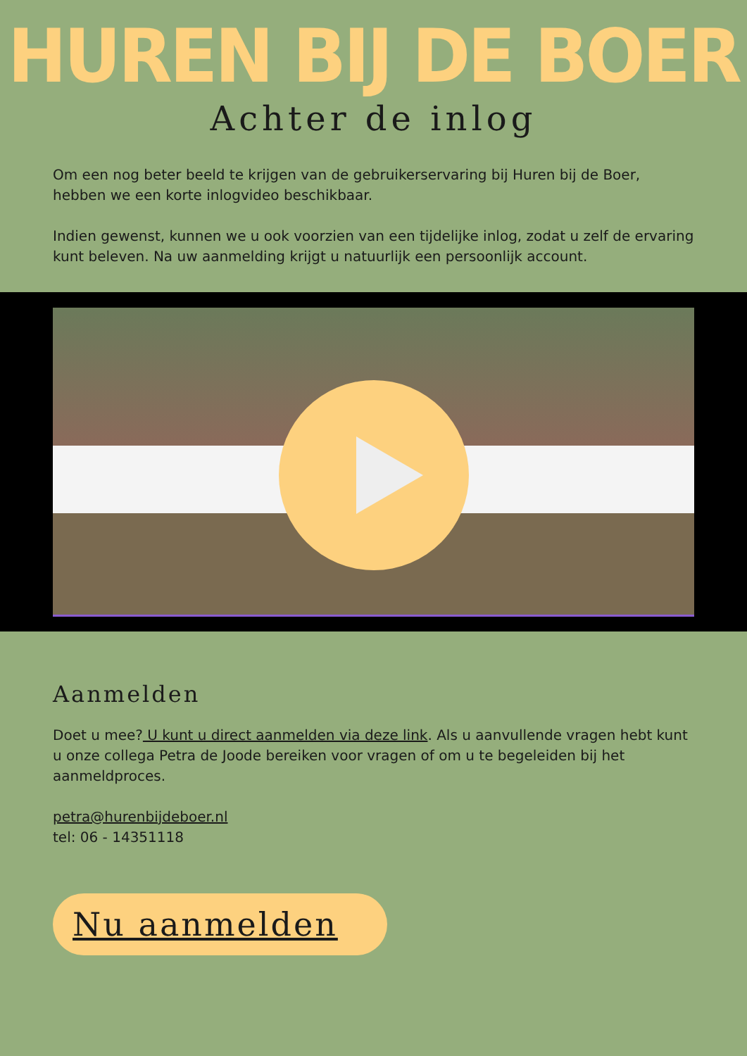HUREN BIJ DE BOER
Achter de inlog
Om een nog beter beeld te krijgen van de gebruikerservaring bij Huren bij de Boer, hebben we een korte inlogvideo beschikbaar.
Indien gewenst, kunnen we u ook voorzien van een tijdelijke inlog, zodat u zelf de ervaring kunt beleven. Na uw aanmelding krijgt u natuurlijk een persoonlijk account.
Aanmelden
Doet u mee? U kunt u direct aanmelden via deze link. Als u aanvullende vragen hebt kunt u onze collega Petra de Joode bereiken voor vragen of om u te begeleiden bij het aanmeldproces.
petra@hurenbijdeboer.nl
tel: 06 - 14351118
Nu aanmelden